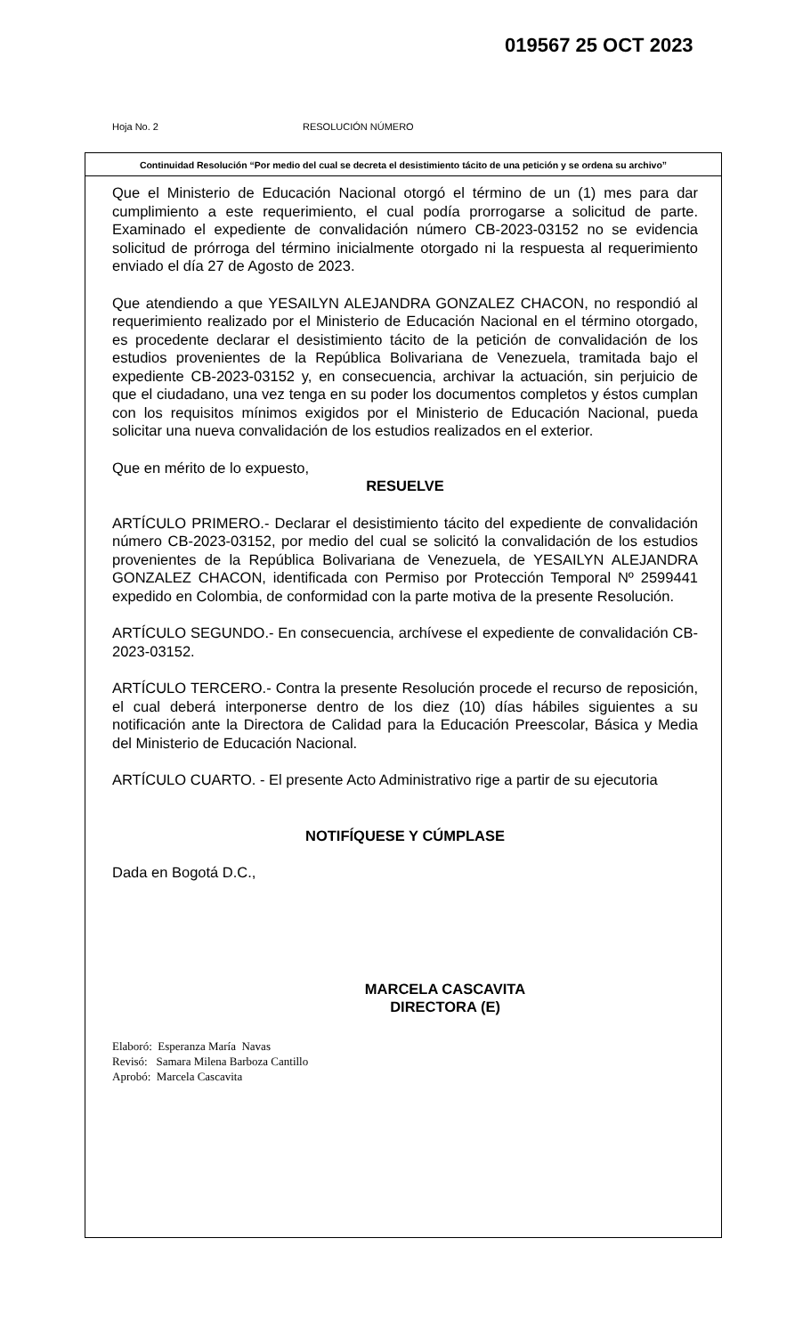019567 25 OCT 2023
Hoja No. 2 RESOLUCIÓN NÚMERO
Continuidad Resolución “Por medio del cual se decreta el desistimiento tácito de una petición y se ordena su archivo”
Que el Ministerio de Educación Nacional otorgó el término de un (1) mes para dar cumplimiento a este requerimiento, el cual podía prorrogarse a solicitud de parte. Examinado el expediente de convalidación número CB-2023-03152 no se evidencia solicitud de prórroga del término inicialmente otorgado ni la respuesta al requerimiento enviado el día 27 de Agosto de 2023.
Que atendiendo a que YESAILYN ALEJANDRA GONZALEZ CHACON, no respondió al requerimiento realizado por el Ministerio de Educación Nacional en el término otorgado, es procedente declarar el desistimiento tácito de la petición de convalidación de los estudios provenientes de la República Bolivariana de Venezuela, tramitada bajo el expediente CB-2023-03152 y, en consecuencia, archivar la actuación, sin perjuicio de que el ciudadano, una vez tenga en su poder los documentos completos y éstos cumplan con los requisitos mínimos exigidos por el Ministerio de Educación Nacional, pueda solicitar una nueva convalidación de los estudios realizados en el exterior.
Que en mérito de lo expuesto,
RESUELVE
ARTÍCULO PRIMERO.- Declarar el desistimiento tácito del expediente de convalidación número CB-2023-03152, por medio del cual se solicitó la convalidación de los estudios provenientes de la República Bolivariana de Venezuela, de YESAILYN ALEJANDRA GONZALEZ CHACON, identificada con Permiso por Protección Temporal Nº 2599441 expedido en Colombia, de conformidad con la parte motiva de la presente Resolución.
ARTÍCULO SEGUNDO.- En consecuencia, archívese el expediente de convalidación CB-2023-03152.
ARTÍCULO TERCERO.- Contra la presente Resolución procede el recurso de reposición, el cual deberá interponerse dentro de los diez (10) días hábiles siguientes a su notificación ante la Directora de Calidad para la Educación Preescolar, Básica y Media del Ministerio de Educación Nacional.
ARTÍCULO CUARTO. - El presente Acto Administrativo rige a partir de su ejecutoria
NOTIFÍQUESE Y CÚMPLASE
Dada en Bogotá D.C.,
MARCELA CASCAVITA
DIRECTORA (E)
Elaboró: Esperanza María Navas
Revisó: Samara Milena Barboza Cantillo
Aprobó: Marcela Cascavita